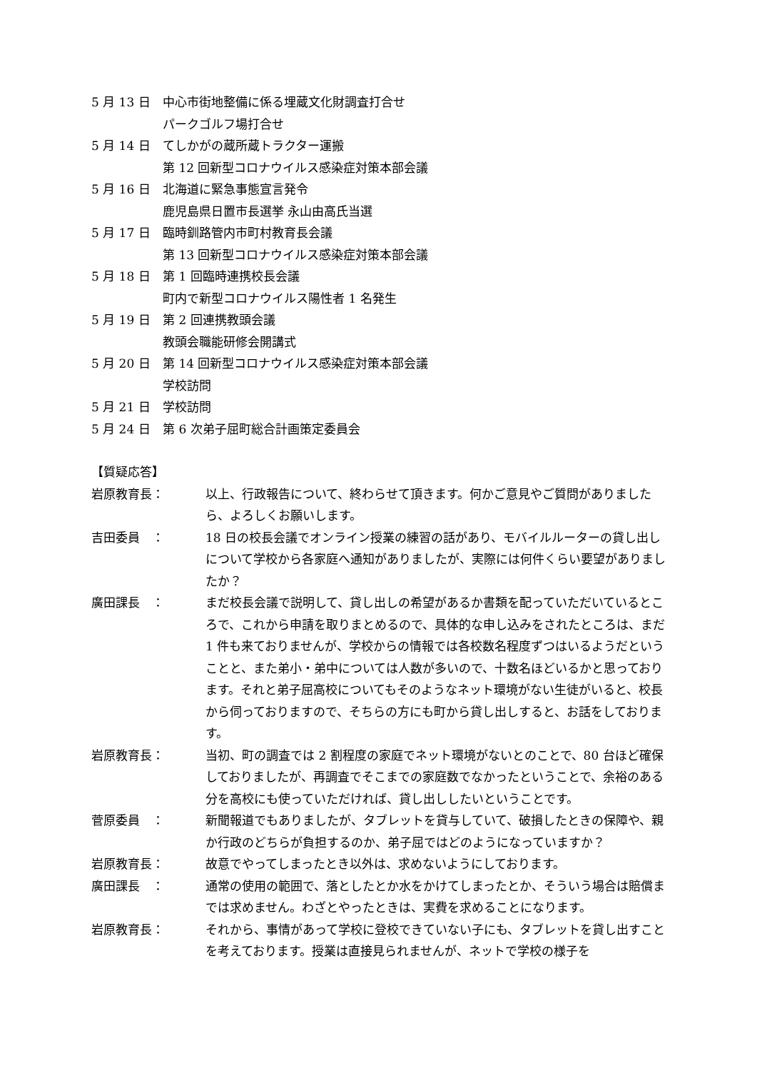5 月 13 日 中心市街地整備に係る埋蔵文化財調査打合せ
パークゴルフ場打合せ
5 月 14 日 てしかがの蔵所蔵トラクター運搬
第 12 回新型コロナウイルス感染症対策本部会議
5 月 16 日 北海道に緊急事態宣言発令
鹿児島県日置市長選挙 永山由高氏当選
5 月 17 日 臨時釧路管内市町村教育長会議
第 13 回新型コロナウイルス感染症対策本部会議
5 月 18 日 第 1 回臨時連携校長会議
町内で新型コロナウイルス陽性者 1 名発生
5 月 19 日 第 2 回連携教頭会議
教頭会職能研修会開講式
5 月 20 日 第 14 回新型コロナウイルス感染症対策本部会議
学校訪問
5 月 21 日 学校訪問
5 月 24 日 第 6 次弟子屈町総合計画策定委員会
【質疑応答】
岩原教育長： 以上、行政報告について、終わらせて頂きます。何かご意見やご質問がありましたら、よろしくお願いします。
吉田委員　： 18 日の校長会議でオンライン授業の練習の話があり、モバイルルーターの貸し出しについて学校から各家庭へ通知がありましたが、実際には何件くらい要望がありましたか？
廣田課長　： まだ校長会議で説明して、貸し出しの希望があるか書類を配っていただいているところで、これから申請を取りまとめるので、具体的な申し込みをされたところは、まだ 1 件も来ておりませんが、学校からの情報では各校数名程度ずつはいるようだということと、また弟小・弟中については人数が多いので、十数名ほどいるかと思っております。それと弟子屈高校についてもそのようなネット環境がない生徒がいると、校長から伺っておりますので、そちらの方にも町から貸し出しすると、お話をしております。
岩原教育長： 当初、町の調査では 2 割程度の家庭でネット環境がないとのことで、80 台ほど確保しておりましたが、再調査でそこまでの家庭数でなかったということで、余裕のある分を高校にも使っていただければ、貸し出ししたいということです。
菅原委員　： 新聞報道でもありましたが、タブレットを貸与していて、破損したときの保障や、親か行政のどちらが負担するのか、弟子屈ではどのようになっていますか？
岩原教育長： 故意でやってしまったとき以外は、求めないようにしております。
廣田課長　： 通常の使用の範囲で、落としたとか水をかけてしまったとか、そういう場合は賠償までは求めません。わざとやったときは、実費を求めることになります。
岩原教育長： それから、事情があって学校に登校できていない子にも、タブレットを貸し出すことを考えております。授業は直接見られませんが、ネットで学校の様子を